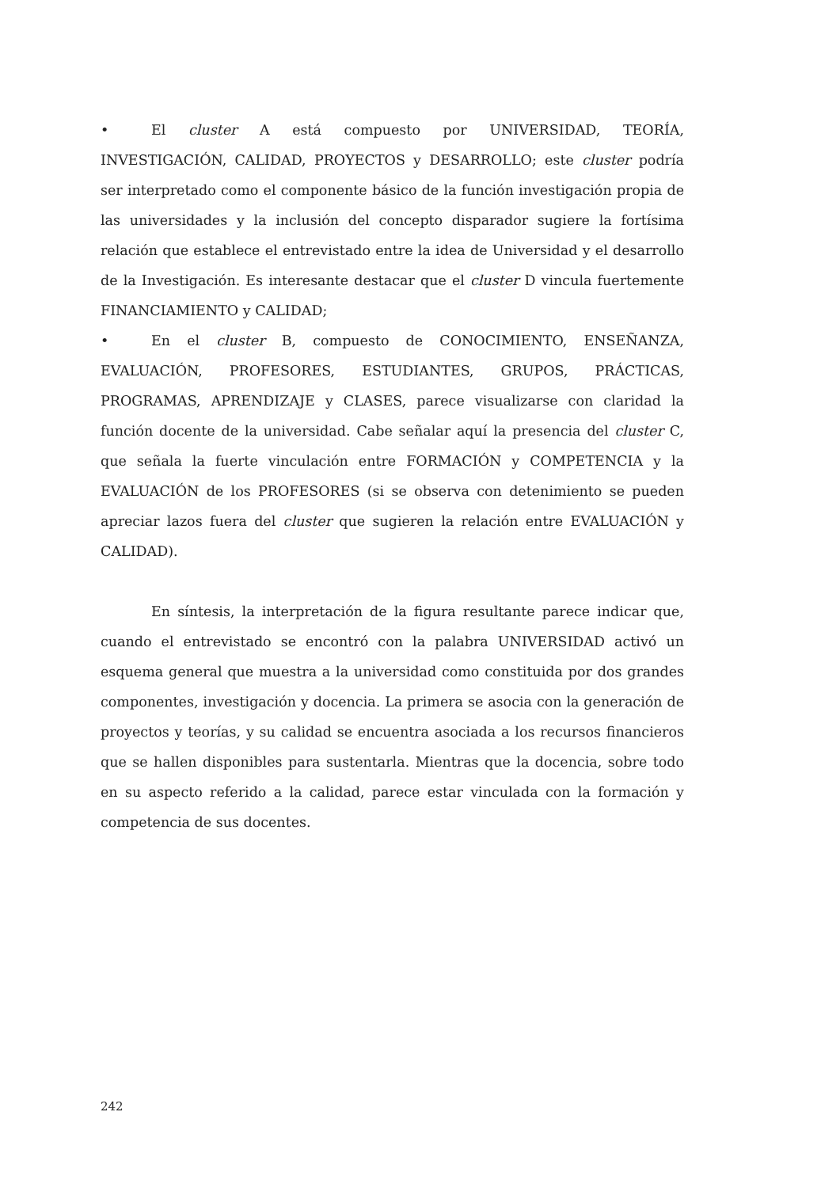• El cluster A está compuesto por UNIVERSIDAD, TEORÍA, INVESTIGACIÓN, CALIDAD, PROYECTOS y DESARROLLO; este cluster podría ser interpretado como el componente básico de la función investigación propia de las universidades y la inclusión del concepto disparador sugiere la fortísima relación que establece el entrevistado entre la idea de Universidad y el desarrollo de la Investigación. Es interesante destacar que el cluster D vincula fuertemente FINANCIAMIENTO y CALIDAD;
• En el cluster B, compuesto de CONOCIMIENTO, ENSEÑANZA, EVALUACIÓN, PROFESORES, ESTUDIANTES, GRUPOS, PRÁCTICAS, PROGRAMAS, APRENDIZAJE y CLASES, parece visualizarse con claridad la función docente de la universidad. Cabe señalar aquí la presencia del cluster C, que señala la fuerte vinculación entre FORMACIÓN y COMPETENCIA y la EVALUACIÓN de los PROFESORES (si se observa con detenimiento se pueden apreciar lazos fuera del cluster que sugieren la relación entre EVALUACIÓN y CALIDAD).
En síntesis, la interpretación de la figura resultante parece indicar que, cuando el entrevistado se encontró con la palabra UNIVERSIDAD activó un esquema general que muestra a la universidad como constituida por dos grandes componentes, investigación y docencia. La primera se asocia con la generación de proyectos y teorías, y su calidad se encuentra asociada a los recursos financieros que se hallen disponibles para sustentarla. Mientras que la docencia, sobre todo en su aspecto referido a la calidad, parece estar vinculada con la formación y competencia de sus docentes.
242